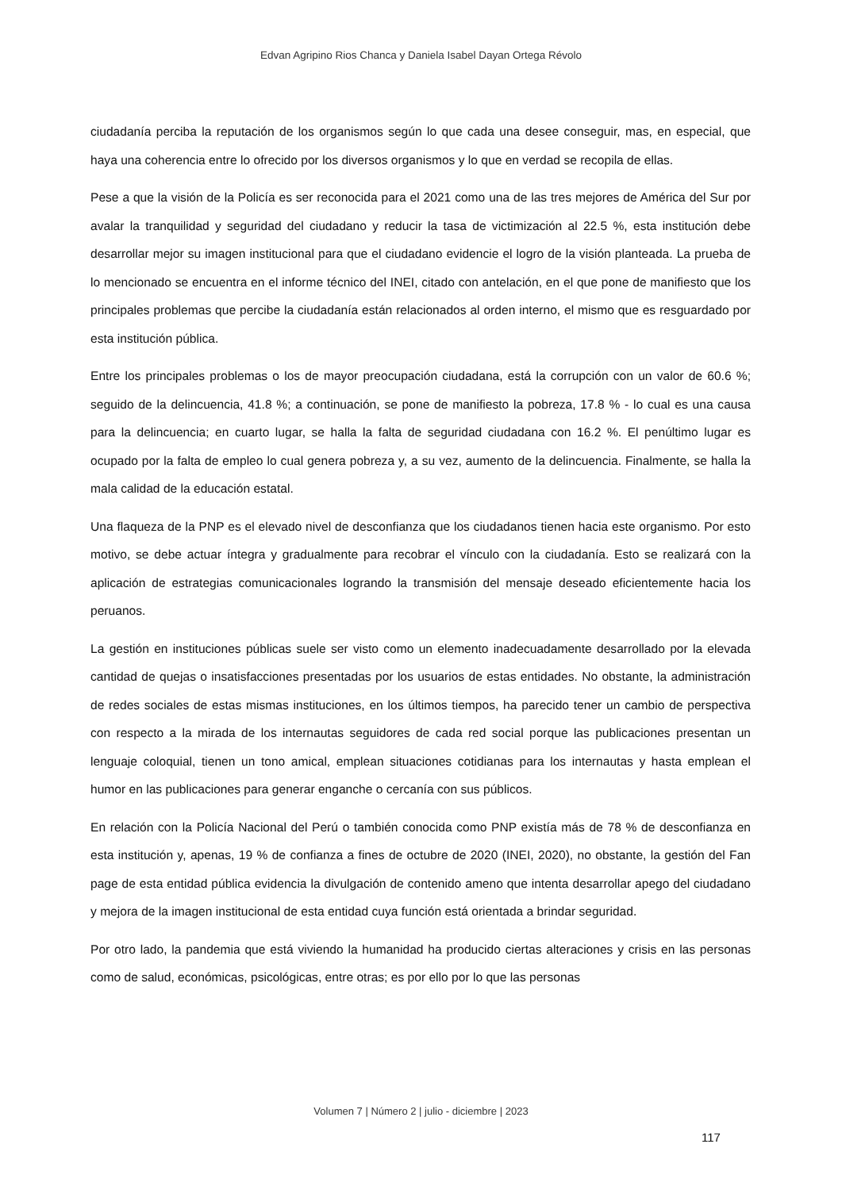Edvan Agripino Rios Chanca y Daniela Isabel Dayan Ortega Révolo
ciudadanía perciba la reputación de los organismos según lo que cada una desee conseguir, mas, en especial, que haya una coherencia entre lo ofrecido por los diversos organismos y lo que en verdad se recopila de ellas.
Pese a que la visión de la Policía es ser reconocida para el 2021 como una de las tres mejores de América del Sur por avalar la tranquilidad y seguridad del ciudadano y reducir la tasa de victimización al 22.5 %, esta institución debe desarrollar mejor su imagen institucional para que el ciudadano evidencie el logro de la visión planteada. La prueba de lo mencionado se encuentra en el informe técnico del INEI, citado con antelación, en el que pone de manifiesto que los principales problemas que percibe la ciudadanía están relacionados al orden interno, el mismo que es resguardado por esta institución pública.
Entre los principales problemas o los de mayor preocupación ciudadana, está la corrupción con un valor de 60.6 %; seguido de la delincuencia, 41.8 %; a continuación, se pone de manifiesto la pobreza, 17.8 % - lo cual es una causa para la delincuencia; en cuarto lugar, se halla la falta de seguridad ciudadana con 16.2 %. El penúltimo lugar es ocupado por la falta de empleo lo cual genera pobreza y, a su vez, aumento de la delincuencia. Finalmente, se halla la mala calidad de la educación estatal.
Una flaqueza de la PNP es el elevado nivel de desconfianza que los ciudadanos tienen hacia este organismo. Por esto motivo, se debe actuar íntegra y gradualmente para recobrar el vínculo con la ciudadanía. Esto se realizará con la aplicación de estrategias comunicacionales logrando la transmisión del mensaje deseado eficientemente hacia los peruanos.
La gestión en instituciones públicas suele ser visto como un elemento inadecuadamente desarrollado por la elevada cantidad de quejas o insatisfacciones presentadas por los usuarios de estas entidades. No obstante, la administración de redes sociales de estas mismas instituciones, en los últimos tiempos, ha parecido tener un cambio de perspectiva con respecto a la mirada de los internautas seguidores de cada red social porque las publicaciones presentan un lenguaje coloquial, tienen un tono amical, emplean situaciones cotidianas para los internautas y hasta emplean el humor en las publicaciones para generar enganche o cercanía con sus públicos.
En relación con la Policía Nacional del Perú o también conocida como PNP existía más de 78 % de desconfianza en esta institución y, apenas, 19 % de confianza a fines de octubre de 2020 (INEI, 2020), no obstante, la gestión del Fan page de esta entidad pública evidencia la divulgación de contenido ameno que intenta desarrollar apego del ciudadano y mejora de la imagen institucional de esta entidad cuya función está orientada a brindar seguridad.
Por otro lado, la pandemia que está viviendo la humanidad ha producido ciertas alteraciones y crisis en las personas como de salud, económicas, psicológicas, entre otras; es por ello por lo que las personas
Volumen 7 | Número 2 | julio - diciembre | 2023
117